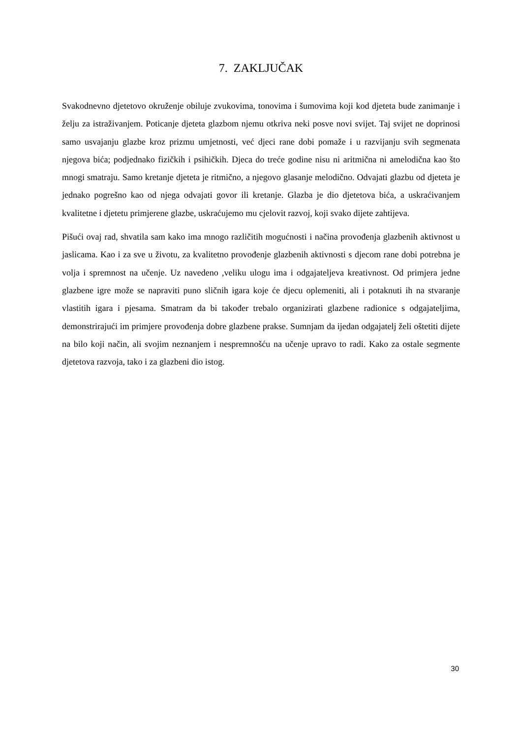7. ZAKLJUČAK
Svakodnevno djetetovo okruženje obiluje zvukovima, tonovima i šumovima koji kod djeteta bude zanimanje i želju za istraživanjem. Poticanje djeteta glazbom njemu otkriva neki posve novi svijet. Taj svijet ne doprinosi samo usvajanju glazbe kroz prizmu umjetnosti, već djeci rane dobi pomaže i u razvijanju svih segmenata njegova bića; podjednako fizičkih i psihičkih. Djeca do treće godine nisu ni aritmična ni amelodična kao što mnogi smatraju. Samo kretanje djeteta je ritmično, a njegovo glasanje melodično. Odvajati glazbu od djeteta je jednako pogrešno kao od njega odvajati govor ili kretanje. Glazba je dio djetetova bića, a uskraćivanjem kvalitetne i djetetu primjerene glazbe, uskraćujemo mu cjelovit razvoj, koji svako dijete zahtijeva.
Pišući ovaj rad, shvatila sam kako ima mnogo različitih mogućnosti i načina provođenja glazbenih aktivnost u jaslicama. Kao i za sve u životu, za kvalitetno provođenje glazbenih aktivnosti s djecom rane dobi potrebna je volja i spremnost na učenje. Uz navedeno ,veliku ulogu ima i odgajateljeva kreativnost. Od primjera jedne glazbene igre može se napraviti puno sličnih igara koje će djecu oplemeniti, ali i potaknuti ih na stvaranje vlastitih igara i pjesama. Smatram da bi također trebalo organizirati glazbene radionice s odgajateljima, demonstrirajući im primjere provođenja dobre glazbene prakse. Sumnjam da ijedan odgajatelj želi oštetiti dijete na bilo koji način, ali svojim neznanjem i nespremnošću na učenje upravo to radi. Kako za ostale segmente djetetova razvoja, tako i za glazbeni dio istog.
30